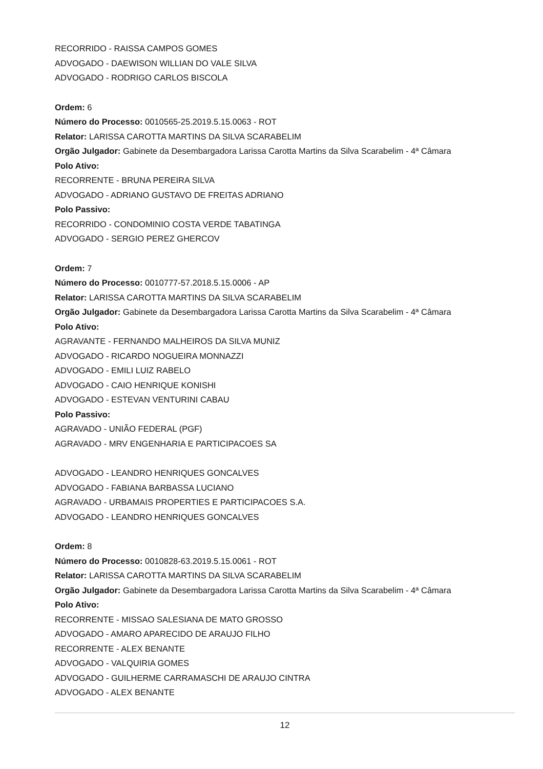RECORRIDO - RAISSA CAMPOS GOMES
ADVOGADO - DAEWISON WILLIAN DO VALE SILVA
ADVOGADO - RODRIGO CARLOS BISCOLA
Ordem: 6
Número do Processo: 0010565-25.2019.5.15.0063 - ROT
Relator: LARISSA CAROTTA MARTINS DA SILVA SCARABELIM
Orgão Julgador: Gabinete da Desembargadora Larissa Carotta Martins da Silva Scarabelim - 4ª Câmara
Polo Ativo:
RECORRENTE - BRUNA PEREIRA SILVA
ADVOGADO - ADRIANO GUSTAVO DE FREITAS ADRIANO
Polo Passivo:
RECORRIDO - CONDOMINIO COSTA VERDE TABATINGA
ADVOGADO - SERGIO PEREZ GHERCOV
Ordem: 7
Número do Processo: 0010777-57.2018.5.15.0006 - AP
Relator: LARISSA CAROTTA MARTINS DA SILVA SCARABELIM
Orgão Julgador: Gabinete da Desembargadora Larissa Carotta Martins da Silva Scarabelim - 4ª Câmara
Polo Ativo:
AGRAVANTE - FERNANDO MALHEIROS DA SILVA MUNIZ
ADVOGADO - RICARDO NOGUEIRA MONNAZZI
ADVOGADO - EMILI LUIZ RABELO
ADVOGADO - CAIO HENRIQUE KONISHI
ADVOGADO - ESTEVAN VENTURINI CABAU
Polo Passivo:
AGRAVADO - UNIÃO FEDERAL (PGF)
AGRAVADO - MRV ENGENHARIA E PARTICIPACOES SA
ADVOGADO - LEANDRO HENRIQUES GONCALVES
ADVOGADO - FABIANA BARBASSA LUCIANO
AGRAVADO - URBAMAIS PROPERTIES E PARTICIPACOES S.A.
ADVOGADO - LEANDRO HENRIQUES GONCALVES
Ordem: 8
Número do Processo: 0010828-63.2019.5.15.0061 - ROT
Relator: LARISSA CAROTTA MARTINS DA SILVA SCARABELIM
Orgão Julgador: Gabinete da Desembargadora Larissa Carotta Martins da Silva Scarabelim - 4ª Câmara
Polo Ativo:
RECORRENTE - MISSAO SALESIANA DE MATO GROSSO
ADVOGADO - AMARO APARECIDO DE ARAUJO FILHO
RECORRENTE - ALEX BENANTE
ADVOGADO - VALQUIRIA GOMES
ADVOGADO - GUILHERME CARRAMASCHI DE ARAUJO CINTRA
ADVOGADO - ALEX BENANTE
12